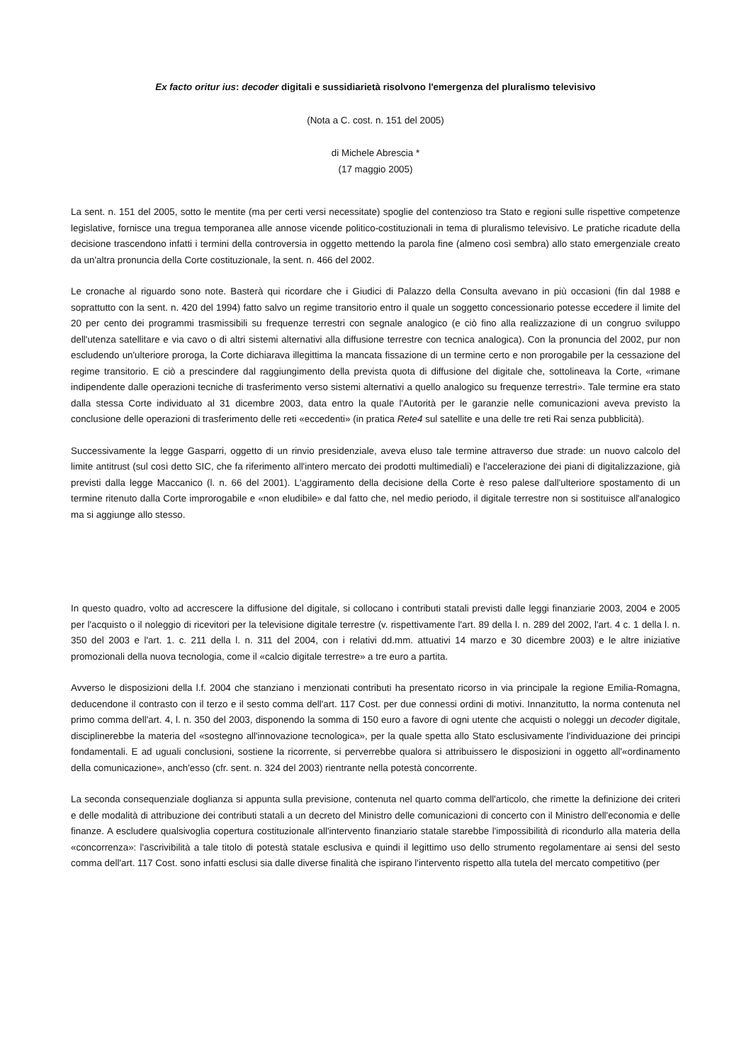Ex facto oritur ius: decoder digitali e sussidiarietà risolvono l'emergenza del pluralismo televisivo
(Nota a C. cost. n. 151 del 2005)
di Michele Abrescia *
(17 maggio 2005)
La sent. n. 151 del 2005, sotto le mentite (ma per certi versi necessitate) spoglie del contenzioso tra Stato e regioni sulle rispettive competenze legislative, fornisce una tregua temporanea alle annose vicende politico-costituzionali in tema di pluralismo televisivo. Le pratiche ricadute della decisione trascendono infatti i termini della controversia in oggetto mettendo la parola fine (almeno così sembra) allo stato emergenziale creato da un'altra pronuncia della Corte costituzionale, la sent. n. 466 del 2002.
Le cronache al riguardo sono note. Basterà qui ricordare che i Giudici di Palazzo della Consulta avevano in più occasioni (fin dal 1988 e soprattutto con la sent. n. 420 del 1994) fatto salvo un regime transitorio entro il quale un soggetto concessionario potesse eccedere il limite del 20 per cento dei programmi trasmissibili su frequenze terrestri con segnale analogico (e ciò fino alla realizzazione di un congruo sviluppo dell'utenza satellitare e via cavo o di altri sistemi alternativi alla diffusione terrestre con tecnica analogica). Con la pronuncia del 2002, pur non escludendo un'ulteriore proroga, la Corte dichiarava illegittima la mancata fissazione di un termine certo e non prorogabile per la cessazione del regime transitorio. E ciò a prescindere dal raggiungimento della prevista quota di diffusione del digitale che, sottolineava la Corte, «rimane indipendente dalle operazioni tecniche di trasferimento verso sistemi alternativi a quello analogico su frequenze terrestri». Tale termine era stato dalla stessa Corte individuato al 31 dicembre 2003, data entro la quale l'Autorità per le garanzie nelle comunicazioni aveva previsto la conclusione delle operazioni di trasferimento delle reti «eccedenti» (in pratica Rete4 sul satellite e una delle tre reti Rai senza pubblicità).
Successivamente la legge Gasparri, oggetto di un rinvio presidenziale, aveva eluso tale termine attraverso due strade: un nuovo calcolo del limite antitrust (sul così detto SIC, che fa riferimento all'intero mercato dei prodotti multimediali) e l'accelerazione dei piani di digitalizzazione, già previsti dalla legge Maccanico (l. n. 66 del 2001). L'aggiramento della decisione della Corte è reso palese dall'ulteriore spostamento di un termine ritenuto dalla Corte improrogabile e «non eludibile» e dal fatto che, nel medio periodo, il digitale terrestre non si sostituisce all'analogico ma si aggiunge allo stesso.
In questo quadro, volto ad accrescere la diffusione del digitale, si collocano i contributi statali previsti dalle leggi finanziarie 2003, 2004 e 2005 per l'acquisto o il noleggio di ricevitori per la televisione digitale terrestre (v. rispettivamente l'art. 89 della l. n. 289 del 2002, l'art. 4 c. 1 della l. n. 350 del 2003 e l'art. 1. c. 211 della l. n. 311 del 2004, con i relativi dd.mm. attuativi 14 marzo e 30 dicembre 2003) e le altre iniziative promozionali della nuova tecnologia, come il «calcio digitale terrestre» a tre euro a partita.
Avverso le disposizioni della l.f. 2004 che stanziano i menzionati contributi ha presentato ricorso in via principale la regione Emilia-Romagna, deducendone il contrasto con il terzo e il sesto comma dell'art. 117 Cost. per due connessi ordini di motivi. Innanzitutto, la norma contenuta nel primo comma dell'art. 4, l. n. 350 del 2003, disponendo la somma di 150 euro a favore di ogni utente che acquisti o noleggi un decoder digitale, disciplinerebbe la materia del «sostegno all'innovazione tecnologica», per la quale spetta allo Stato esclusivamente l'individuazione dei principi fondamentali. E ad uguali conclusioni, sostiene la ricorrente, si perverrebbe qualora si attribuissero le disposizioni in oggetto all'«ordinamento della comunicazione», anch'esso (cfr. sent. n. 324 del 2003) rientrante nella potestà concorrente.
La seconda consequenziale doglianza si appunta sulla previsione, contenuta nel quarto comma dell'articolo, che rimette la definizione dei criteri e delle modalità di attribuzione dei contributi statali a un decreto del Ministro delle comunicazioni di concerto con il Ministro dell'economia e delle finanze. A escludere qualsivoglia copertura costituzionale all'intervento finanziario statale starebbe l'impossibilità di ricondurlo alla materia della «concorrenza»: l'ascrivibilità a tale titolo di potestà statale esclusiva e quindi il legittimo uso dello strumento regolamentare ai sensi del sesto comma dell'art. 117 Cost. sono infatti esclusi sia dalle diverse finalità che ispirano l'intervento rispetto alla tutela del mercato competitivo (per